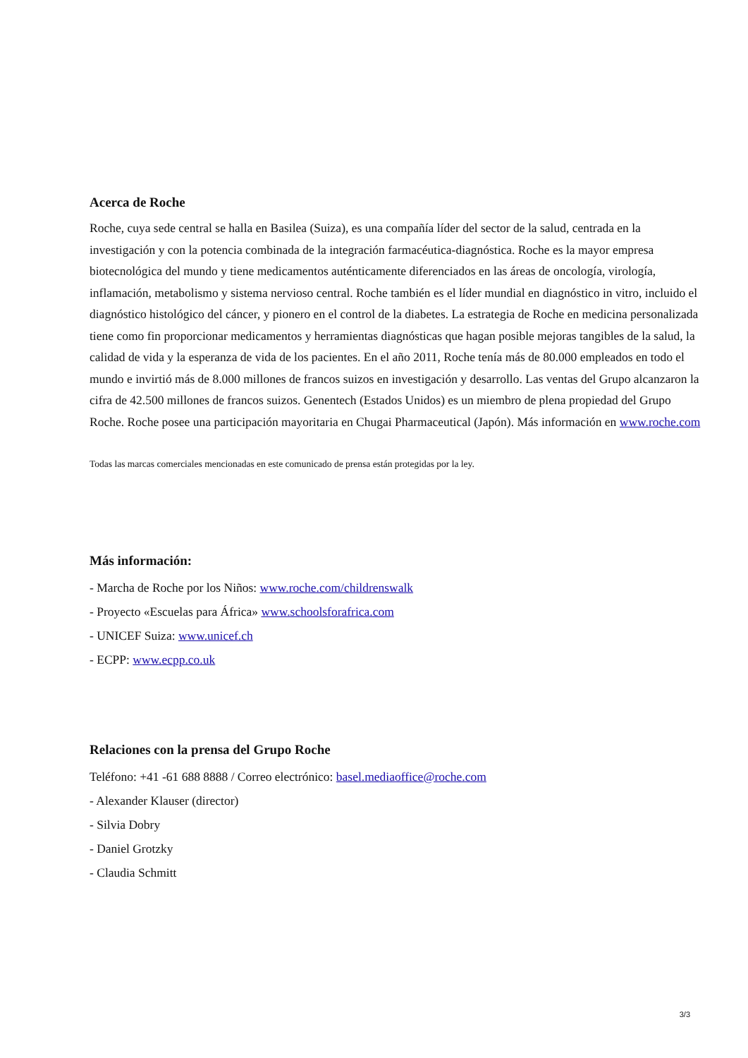Acerca de Roche
Roche, cuya sede central se halla en Basilea (Suiza), es una compañía líder del sector de la salud, centrada en la investigación y con la potencia combinada de la integración farmacéutica-diagnóstica. Roche es la mayor empresa biotecnológica del mundo y tiene medicamentos auténticamente diferenciados en las áreas de oncología, virología, inflamación, metabolismo y sistema nervioso central. Roche también es el líder mundial en diagnóstico in vitro, incluido el diagnóstico histológico del cáncer, y pionero en el control de la diabetes. La estrategia de Roche en medicina personalizada tiene como fin proporcionar medicamentos y herramientas diagnósticas que hagan posible mejoras tangibles de la salud, la calidad de vida y la esperanza de vida de los pacientes. En el año 2011, Roche tenía más de 80.000 empleados en todo el mundo e invirtió más de 8.000 millones de francos suizos en investigación y desarrollo. Las ventas del Grupo alcanzaron la cifra de 42.500 millones de francos suizos. Genentech (Estados Unidos) es un miembro de plena propiedad del Grupo Roche. Roche posee una participación mayoritaria en Chugai Pharmaceutical (Japón). Más información en www.roche.com
Todas las marcas comerciales mencionadas en este comunicado de prensa están protegidas por la ley.
Más información:
- Marcha de Roche por los Niños: www.roche.com/childrenswalk
- Proyecto «Escuelas para África» www.schoolsforafrica.com
- UNICEF Suiza: www.unicef.ch
- ECPP: www.ecpp.co.uk
Relaciones con la prensa del Grupo Roche
Teléfono: +41 -61 688 8888 / Correo electrónico: basel.mediaoffice@roche.com
- Alexander Klauser (director)
- Silvia Dobry
- Daniel Grotzky
- Claudia Schmitt
3/3